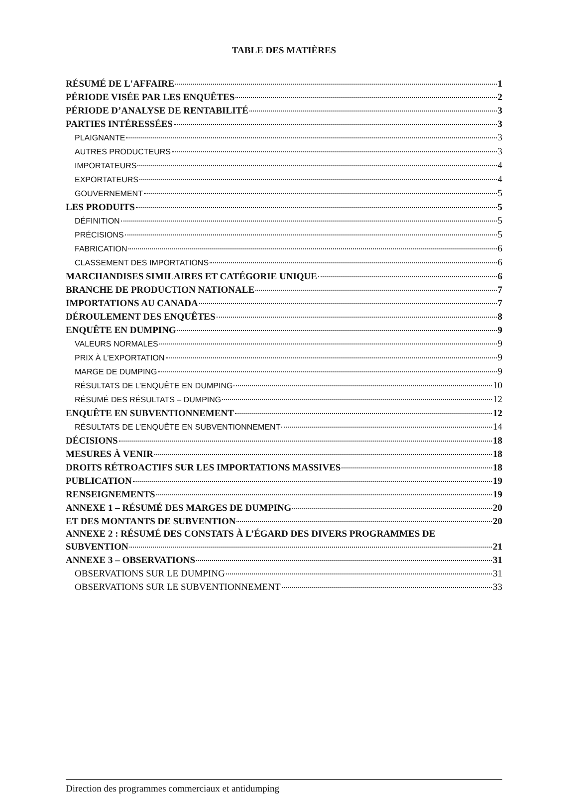TABLE DES MATIÈRES
RÉSUMÉ DE L'AFFAIRE 1
PÉRIODE VISÉE PAR LES ENQUÊTES 2
PÉRIODE D’ANALYSE DE RENTABILITÉ 3
PARTIES INTÉRESSÉES 3
PLAIGNANTE 3
AUTRES PRODUCTEURS 3
IMPORTATEURS 4
EXPORTATEURS 4
GOUVERNEMENT 5
LES PRODUITS 5
DÉFINITION 5
PRÉCISIONS 5
FABRICATION 6
CLASSEMENT DES IMPORTATIONS 6
MARCHANDISES SIMILAIRES ET CATÉGORIE UNIQUE 6
BRANCHE DE PRODUCTION NATIONALE 7
IMPORTATIONS AU CANADA 7
DÉROULEMENT DES ENQUÊTES 8
ENQUÊTE EN DUMPING 9
VALEURS NORMALES 9
PRIX À L’EXPORTATION 9
MARGE DE DUMPING 9
RÉSULTATS DE L’ENQUÊTE EN DUMPING 10
RÉSUMÉ DES RÉSULTATS – DUMPING 12
ENQUÊTE EN SUBVENTIONNEMENT 12
RÉSULTATS DE L’ENQUÊTE EN SUBVENTIONNEMENT 14
DÉCISIONS 18
MESURES À VENIR 18
DROITS RÉTROACTIFS SUR LES IMPORTATIONS MASSIVES 18
PUBLICATION 19
RENSEIGNEMENTS 19
ANNEXE 1 – RÉSUMÉ DES MARGES DE DUMPING 20
ET DES MONTANTS DE SUBVENTION 20
ANNEXE 2 : RÉSUMÉ DES CONSTATS À L’ÉGARD DES DIVERS PROGRAMMES DE
SUBVENTION 21
ANNEXE 3 – OBSERVATIONS 31
OBSERVATIONS SUR LE DUMPING 31
OBSERVATIONS SUR LE SUBVENTIONNEMENT 33
Direction des programmes commerciaux et antidumping